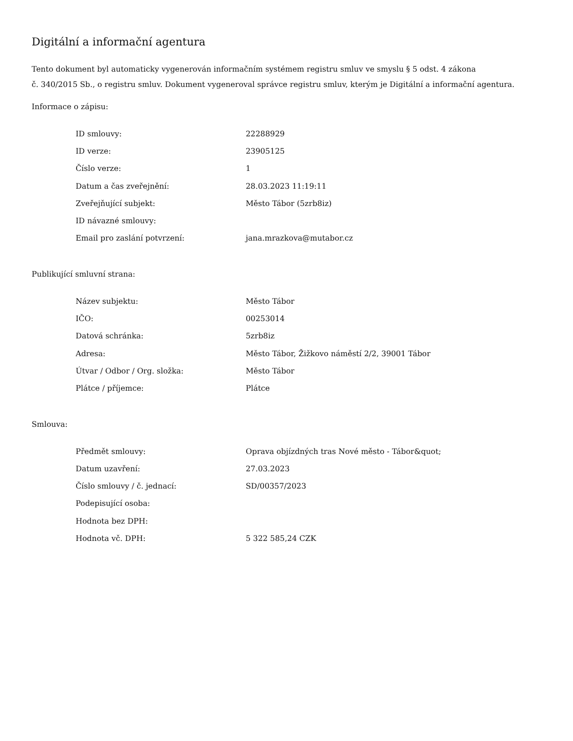Digitální a informační agentura
Tento dokument byl automaticky vygenerován informačním systémem registru smluv ve smyslu § 5 odst. 4 zákona
č. 340/2015 Sb., o registru smluv. Dokument vygeneroval správce registru smluv, kterým je Digitální a informační agentura.
Informace o zápisu:
| ID smlouvy: | 22288929 |
| ID verze: | 23905125 |
| Číslo verze: | 1 |
| Datum a čas zveřejnění: | 28.03.2023 11:19:11 |
| Zveřejňující subjekt: | Město Tábor (5zrb8iz) |
| ID návazné smlouvy: | |
| Email pro zaslání potvrzení: | jana.mrazkova@mutabor.cz |
Publikující smluvní strana:
| Název subjektu: | Město Tábor |
| IČO: | 00253014 |
| Datová schránka: | 5zrb8iz |
| Adresa: | Město Tábor, Žižkovo náměstí 2/2, 39001 Tábor |
| Útvar / Odbor / Org. složka: | Město Tábor |
| Plátce / příjemce: | Plátce |
Smlouva:
| Předmět smlouvy: | Oprava objízdných tras Nové město - Tábor&quot; |
| Datum uzavření: | 27.03.2023 |
| Číslo smlouvy / č. jednací: | SD/00357/2023 |
| Podepisující osoba: | |
| Hodnota bez DPH: | |
| Hodnota vč. DPH: | 5 322 585,24 CZK |